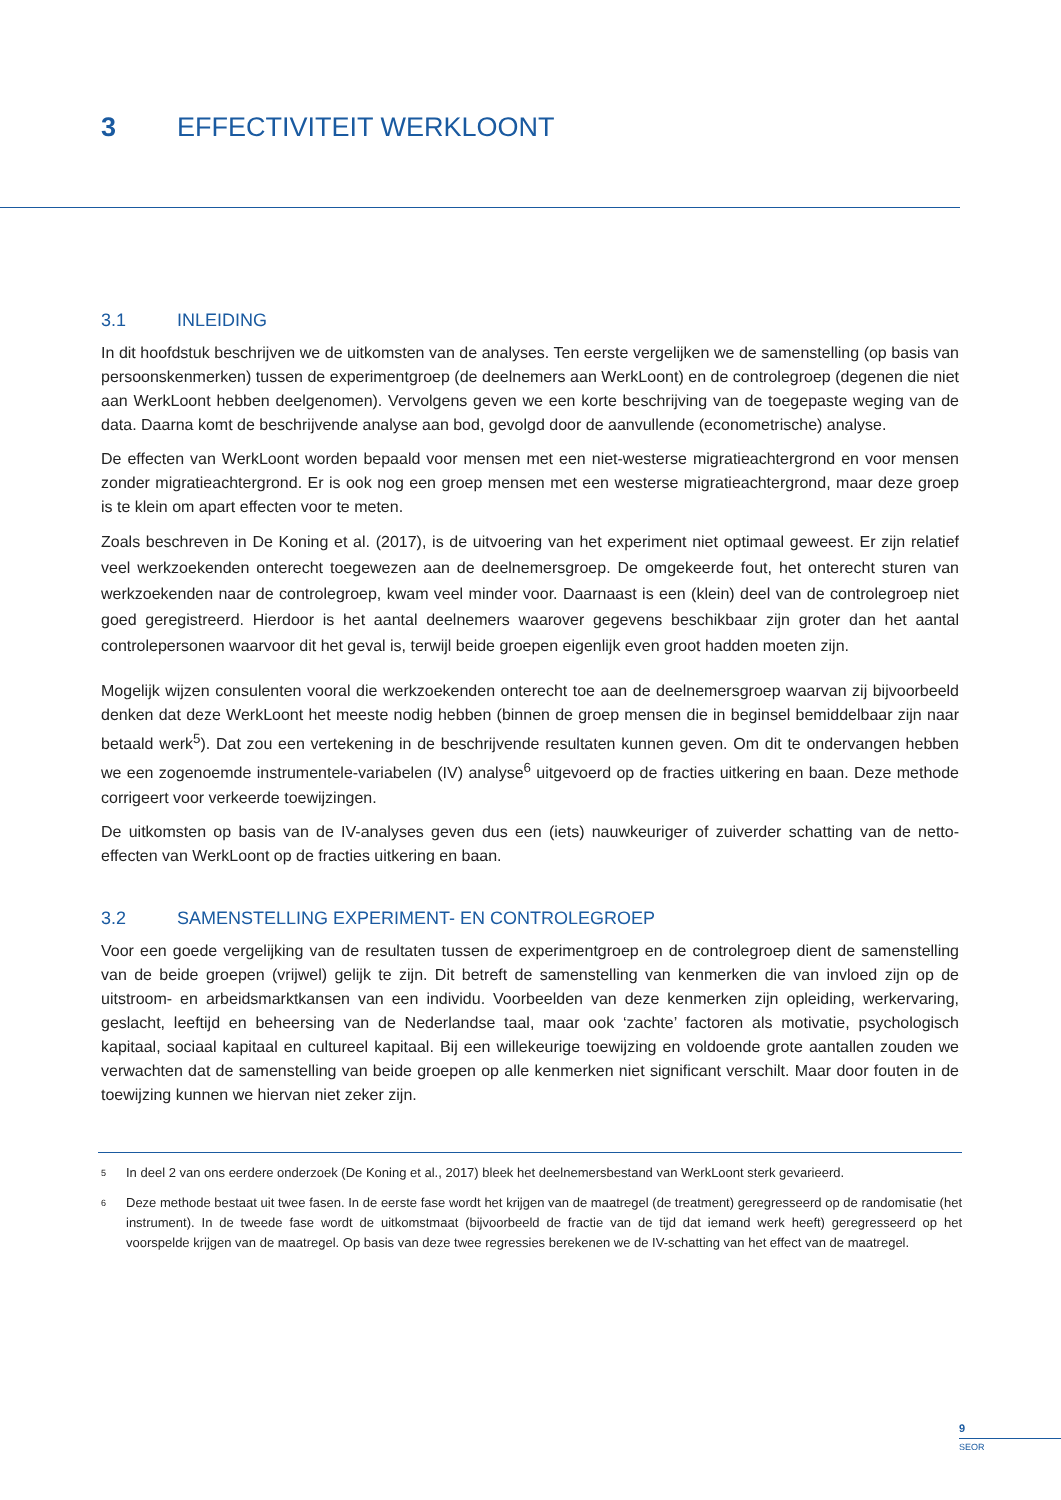3 EFFECTIVITEIT WERKLOONT
3.1 INLEIDING
In dit hoofdstuk beschrijven we de uitkomsten van de analyses. Ten eerste vergelijken we de samenstelling (op basis van persoonskenmerken) tussen de experimentgroep (de deelnemers aan WerkLoont) en de controlegroep (degenen die niet aan WerkLoont hebben deelgenomen). Vervolgens geven we een korte beschrijving van de toegepaste weging van de data. Daarna komt de beschrijvende analyse aan bod, gevolgd door de aanvullende (econometrische) analyse.
De effecten van WerkLoont worden bepaald voor mensen met een niet-westerse migratieachtergrond en voor mensen zonder migratieachtergrond. Er is ook nog een groep mensen met een westerse migratieachtergrond, maar deze groep is te klein om apart effecten voor te meten.
Zoals beschreven in De Koning et al. (2017), is de uitvoering van het experiment niet optimaal geweest. Er zijn relatief veel werkzoekenden onterecht toegewezen aan de deelnemersgroep. De omgekeerde fout, het onterecht sturen van werkzoekenden naar de controlegroep, kwam veel minder voor. Daarnaast is een (klein) deel van de controlegroep niet goed geregistreerd. Hierdoor is het aantal deelnemers waarover gegevens beschikbaar zijn groter dan het aantal controlepersonen waarvoor dit het geval is, terwijl beide groepen eigenlijk even groot hadden moeten zijn.
Mogelijk wijzen consulenten vooral die werkzoekenden onterecht toe aan de deelnemersgroep waarvan zij bijvoorbeeld denken dat deze WerkLoont het meeste nodig hebben (binnen de groep mensen die in beginsel bemiddelbaar zijn naar betaald werk<sup>5</sup>). Dat zou een vertekening in de beschrijvende resultaten kunnen geven. Om dit te ondervangen hebben we een zogenoemde instrumentele-variabelen (IV) analyse<sup>6</sup> uitgevoerd op de fracties uitkering en baan. Deze methode corrigeert voor verkeerde toewijzingen.
De uitkomsten op basis van de IV-analyses geven dus een (iets) nauwkeuriger of zuiverder schatting van de netto-effecten van WerkLoont op de fracties uitkering en baan.
3.2 SAMENSTELLING EXPERIMENT- EN CONTROLEGROEP
Voor een goede vergelijking van de resultaten tussen de experimentgroep en de controlegroep dient de samenstelling van de beide groepen (vrijwel) gelijk te zijn. Dit betreft de samenstelling van kenmerken die van invloed zijn op de uitstroom- en arbeidsmarktkansen van een individu. Voorbeelden van deze kenmerken zijn opleiding, werkervaring, geslacht, leeftijd en beheersing van de Nederlandse taal, maar ook ‘zachte’ factoren als motivatie, psychologisch kapitaal, sociaal kapitaal en cultureel kapitaal. Bij een willekeurige toewijzing en voldoende grote aantallen zouden we verwachten dat de samenstelling van beide groepen op alle kenmerken niet significant verschilt. Maar door fouten in de toewijzing kunnen we hiervan niet zeker zijn.
<sup>5</sup> In deel 2 van ons eerdere onderzoek (De Koning et al., 2017) bleek het deelnemersbestand van WerkLoont sterk gevarieerd.
<sup>6</sup> Deze methode bestaat uit twee fasen. In de eerste fase wordt het krijgen van de maatregel (de treatment) geregresseerd op de randomisatie (het instrument). In de tweede fase wordt de uitkomstmaat (bijvoorbeeld de fractie van de tijd dat iemand werk heeft) geregresseerd op het voorspelde krijgen van de maatregel. Op basis van deze twee regressies berekenen we de IV-schatting van het effect van de maatregel.
9
SEOR